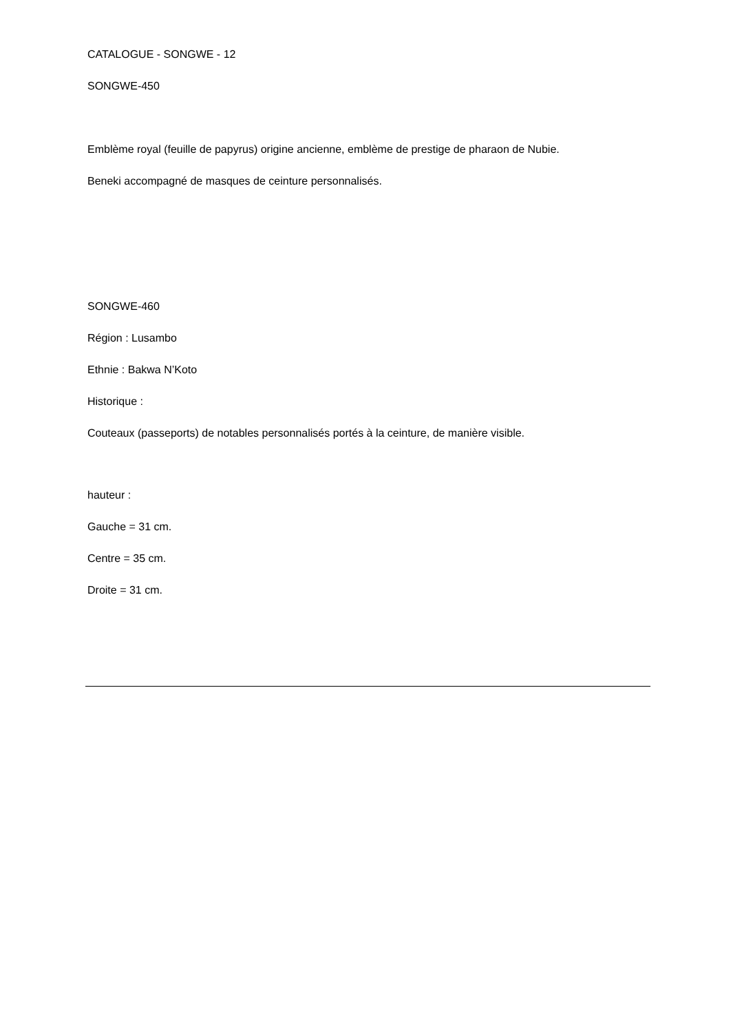CATALOGUE - SONGWE - 12
SONGWE-450
Emblème royal (feuille de papyrus) origine ancienne, emblème de prestige de pharaon de Nubie.
Beneki accompagné de masques de ceinture personnalisés.
SONGWE-460
Région : Lusambo
Ethnie : Bakwa N’Koto
Historique :
Couteaux (passeports) de notables personnalisés portés à la ceinture, de manière visible.
hauteur :
Gauche = 31 cm.
Centre = 35 cm.
Droite = 31 cm.